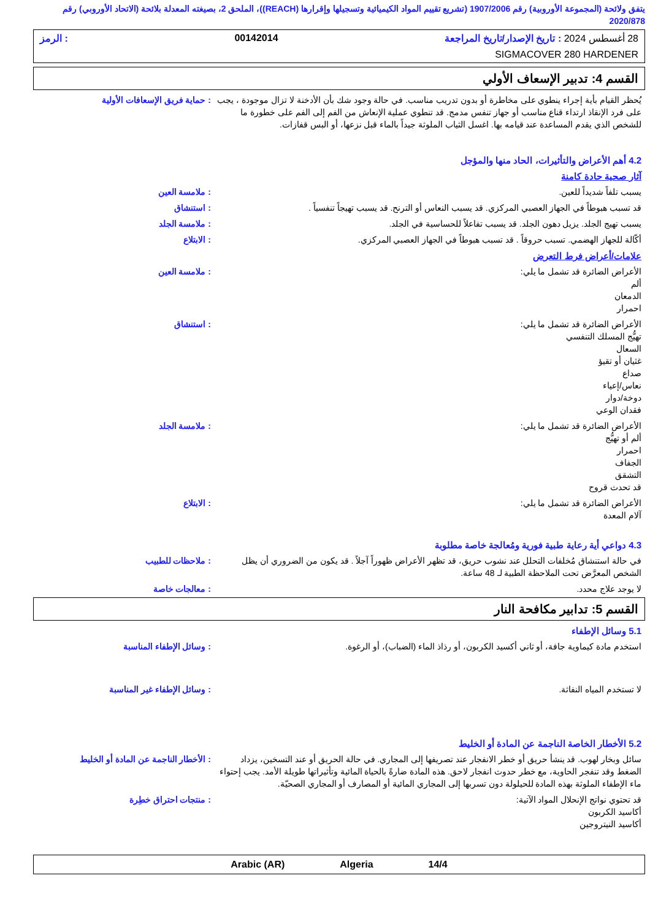يتفق ولائحة (المجموعة الأوروبية) رقم 1907/2006 (تشريع تقييم المواد الكيميائية وتسجيلها وإقرارها (REACH))، الملحق 2، بصيغته المعدلة بلائحة (الاتحاد الأوروبي) رقم 2020/878
28 أغسطس 2024 : تاريخ الإصدار/تاريخ المراجعة 00142014: الرمز
SIGMACOVER 280 HARDENER
القسم 4: تدبير الإسعاف الأولي
يُحظر القيام بأية إجراء ينطوي على مخاطرة أو بدون تدريب مناسب. في حالة وجود شك بأن الأدخنة لا تزال موجودة ، يجب على فرد الإنقاذ ارتداء قناع مناسب أو جهاز تنفس مدمج. قد تنطوي عملية الإنعاش من الفم إلى الفم على خطورة ما للشخص الذي يقدم المساعدة عند قيامه بها. اغسل الثياب الملوثة جيداً بالماء قبل نزعها، أو البس قفازات.
: حماية فريق الإسعافات الأولية
4.2 أهم الأعراض والتأثيرات، الحاد منها والمؤجل
آثار صحية حادة كامنة
يسبب تلفاً شديداً للعين. : ملامسة العين
قد تسبب هبوطاً في الجهاز العصبي المركزي. قد يسبب النعاس أو الترنح. قد يسبب تهيجاً تنفسياً .
: استنشاق
يسبب تهيج الجلد. يزيل دهون الجلد. قد يسبب تفاعلاً للحساسية في الجلد.
: ملامسة الجلد
أكّالة للجهاز الهضمي. تسبب حروقاً . قد تسبب هبوطاً في الجهاز العصبي المركزي.
: الابتلاع
علامات/أعراض فرط التعرض
الأعراض الضائرة قد تشمل ما يلي:
ألم
الدمعان
احمرار
: ملامسة العين
الأعراض الضائرة قد تشمل ما يلي:
تهيُّج المسلك التنفسي
السعال
غثيان أو تقيؤ
صداع
نعاس/إعياء
دوخة/دوار
فقدان الوعي
: استنشاق
الأعراض الضائرة قد تشمل ما يلي:
ألم أو تهيُّج
احمرار
الجفاف
التشقق
قد تحدث قروح
: ملامسة الجلد
الأعراض الضائرة قد تشمل ما يلي:
آلام المعدة
: الابتلاع
4.3 دواعي أية رعاية طبية فورية ومُعالجة خاصة مطلوبة
في حالة استنشاق مُخلفات التحلل عند نشوب حريق، قد تظهر الأعراض ظهوراً آجلاً . قد يكون من الضروري أن يظل الشخص المعرَّض تحت الملاحظة الطبية لـ 48 ساعة.
: ملاحظات للطبيب
لا يوجد علاج محدد. : معالجات خاصة
القسم 5: تدابير مكافحة النار
5.1 وسائل الإطفاء
استخدم مادة كيماوية جافة، أو ثاني أكسيد الكربون، أو رذاذ الماء (الضباب)، أو الرغوة.
: وسائل الإطفاء المناسبة
لا تستخدم المياه النفاثة. : وسائل الإطفاء غير المناسبة
5.2 الأخطار الخاصة الناجمة عن المادة أو الخليط
سائل وبخار لهوب. قد ينشأ حريق أو خطر الانفجار عند تصريفها إلى المجاري. في حالة الحريق أو عند التسخين، يزداد الضغط وقد تنفجر الحاوية، مع خطر حدوث انفجار لاحق. هذه المادة ضارةً بالحياة المائية وتأثيراتها طويلة الأمد. يجب إحتواء ماء الإطفاء الملوثة بهذه المادة للحيلولة دون تسربها إلى المجاري المائية أو المصارف أو المجاري الصحيّة.
: الأخطار الناجمة عن المادة أو الخليط
قد تحتوي نواتج الإنحلال المواد الآتية:
أكاسيد الكربون
أكاسيد النيتروجين
: منتجات احتراق خطِرة
Arabic (AR) Algeria 14/4